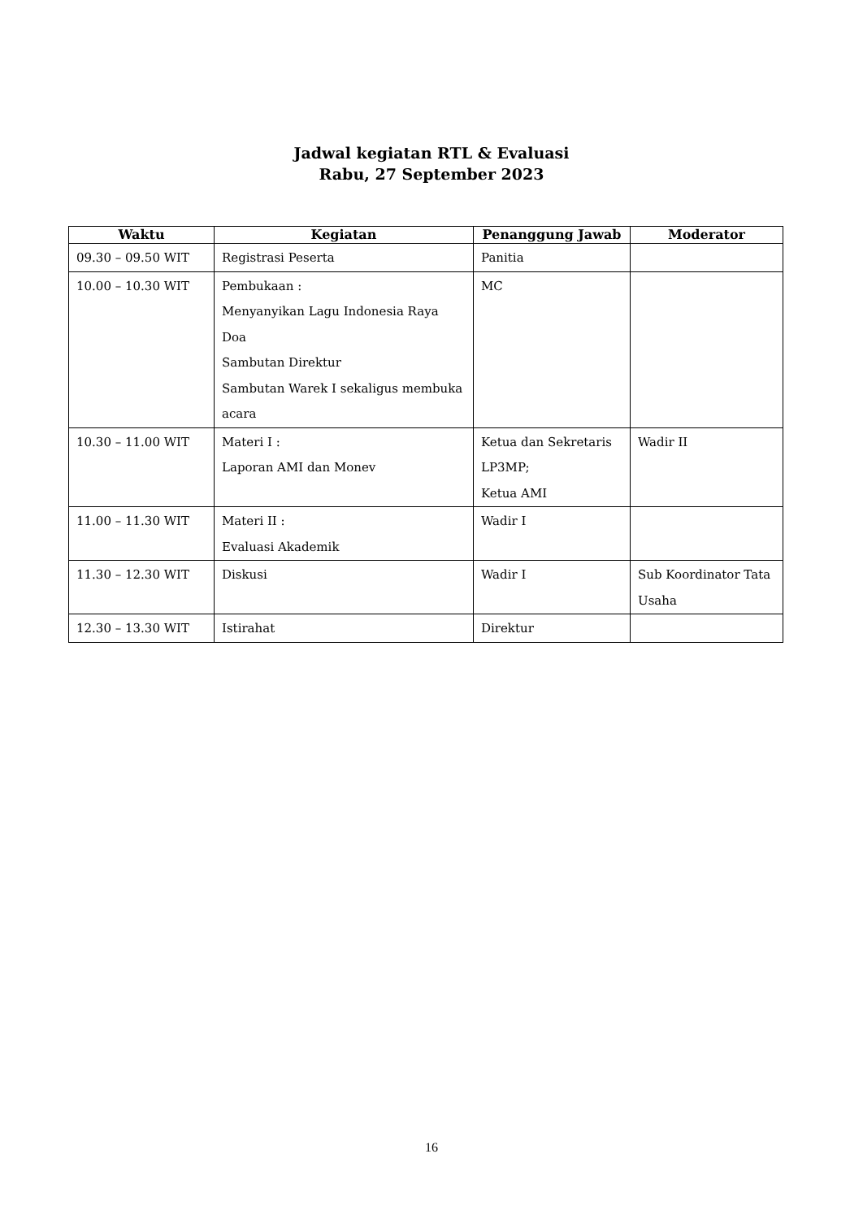Jadwal kegiatan RTL & Evaluasi
Rabu, 27 September 2023
| Waktu | Kegiatan | Penanggung Jawab | Moderator |
| --- | --- | --- | --- |
| 09.30 – 09.50 WIT | Registrasi Peserta | Panitia | |
| 10.00 – 10.30 WIT | Pembukaan : Menyanyikan Lagu Indonesia Raya Doa Sambutan Direktur Sambutan Warek I sekaligus membuka acara | MC | |
| 10.30 – 11.00 WIT | Materi I : Laporan AMI dan Monev | Ketua dan Sekretaris LP3MP; Ketua AMI | Wadir II |
| 11.00 – 11.30 WIT | Materi II : Evaluasi Akademik | Wadir I | |
| 11.30 – 12.30 WIT | Diskusi | Wadir I | Sub Koordinator Tata Usaha |
| 12.30 – 13.30 WIT | Istirahat | Direktur | |
16